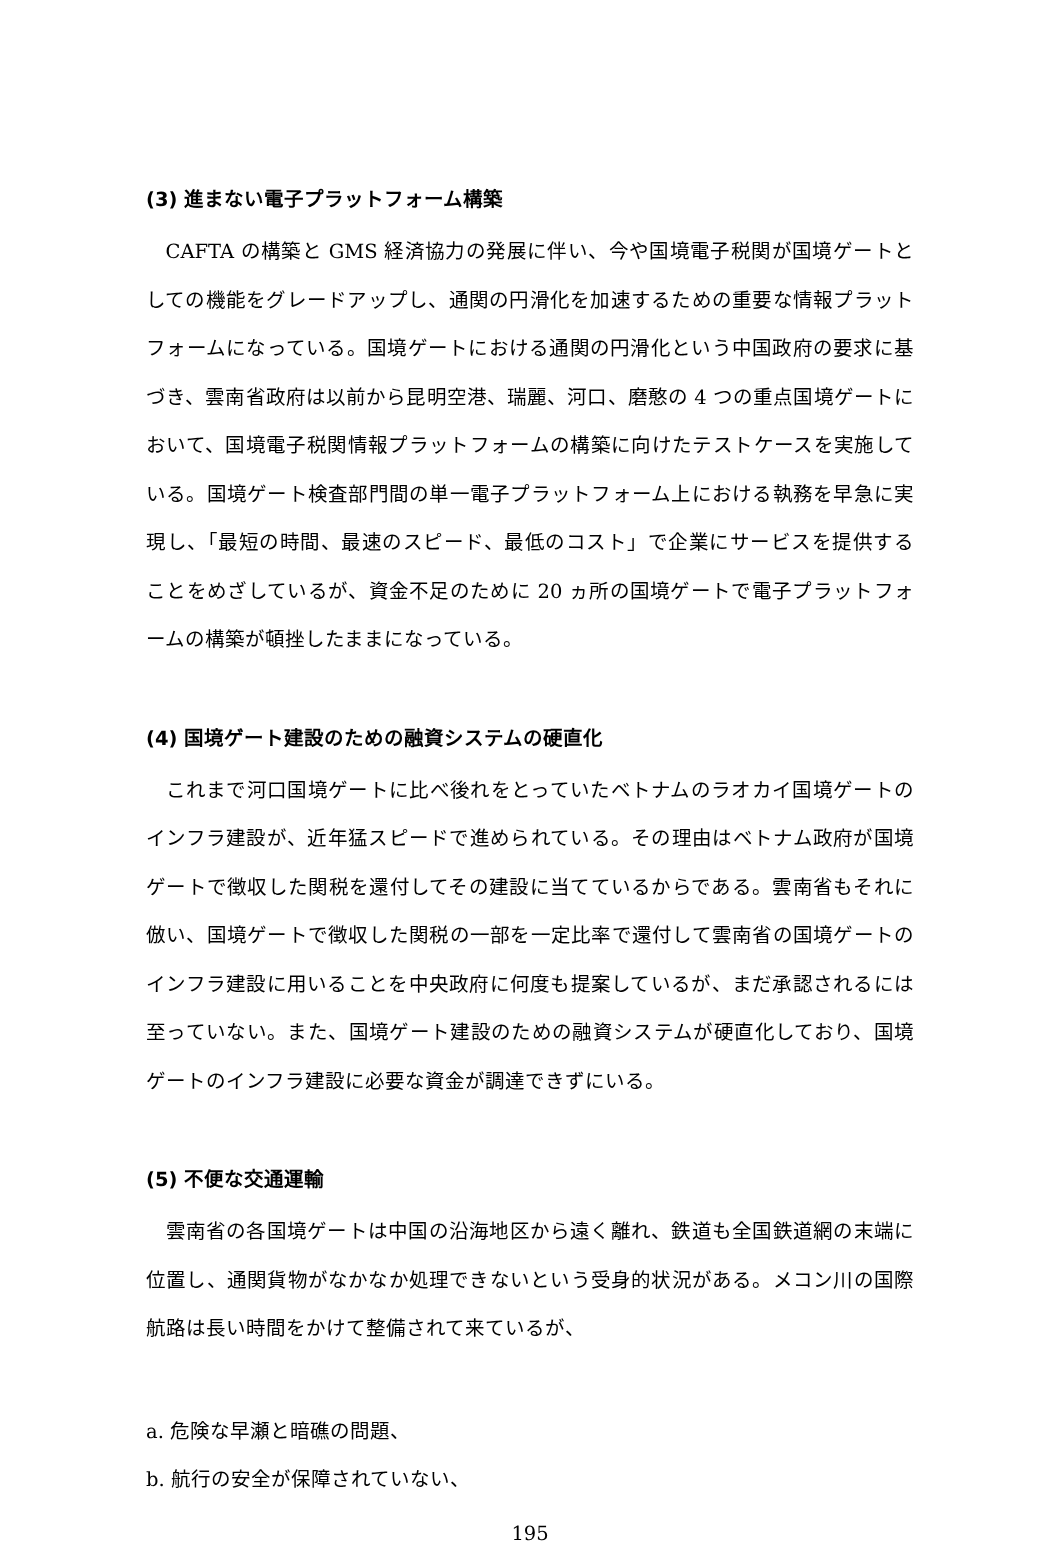(3) 進まない電子プラットフォーム構築
CAFTA の構築と GMS 経済協力の発展に伴い、今や国境電子税関が国境ゲートとしての機能をグレードアップし、通関の円滑化を加速するための重要な情報プラットフォームになっている。国境ゲートにおける通関の円滑化という中国政府の要求に基づき、雲南省政府は以前から昆明空港、瑞麗、河口、磨憨の 4 つの重点国境ゲートにおいて、国境電子税関情報プラットフォームの構築に向けたテストケースを実施している。国境ゲート検査部門間の単一電子プラットフォーム上における執務を早急に実現し、「最短の時間、最速のスピード、最低のコスト」で企業にサービスを提供することをめざしているが、資金不足のために 20 ヵ所の国境ゲートで電子プラットフォームの構築が頓挫したままになっている。
(4) 国境ゲート建設のための融資システムの硬直化
これまで河口国境ゲートに比べ後れをとっていたベトナムのラオカイ国境ゲートのインフラ建設が、近年猛スピードで進められている。その理由はベトナム政府が国境ゲートで徴収した関税を還付してその建設に当てているからである。雲南省もそれに倣い、国境ゲートで徴収した関税の一部を一定比率で還付して雲南省の国境ゲートのインフラ建設に用いることを中央政府に何度も提案しているが、まだ承認されるには至っていない。また、国境ゲート建設のための融資システムが硬直化しており、国境ゲートのインフラ建設に必要な資金が調達できずにいる。
(5) 不便な交通運輸
雲南省の各国境ゲートは中国の沿海地区から遠く離れ、鉄道も全国鉄道網の末端に位置し、通関貨物がなかなか処理できないという受身的状況がある。メコン川の国際航路は長い時間をかけて整備されて来ているが、
a. 危険な早瀬と暗礁の問題、
b. 航行の安全が保障されていない、
195